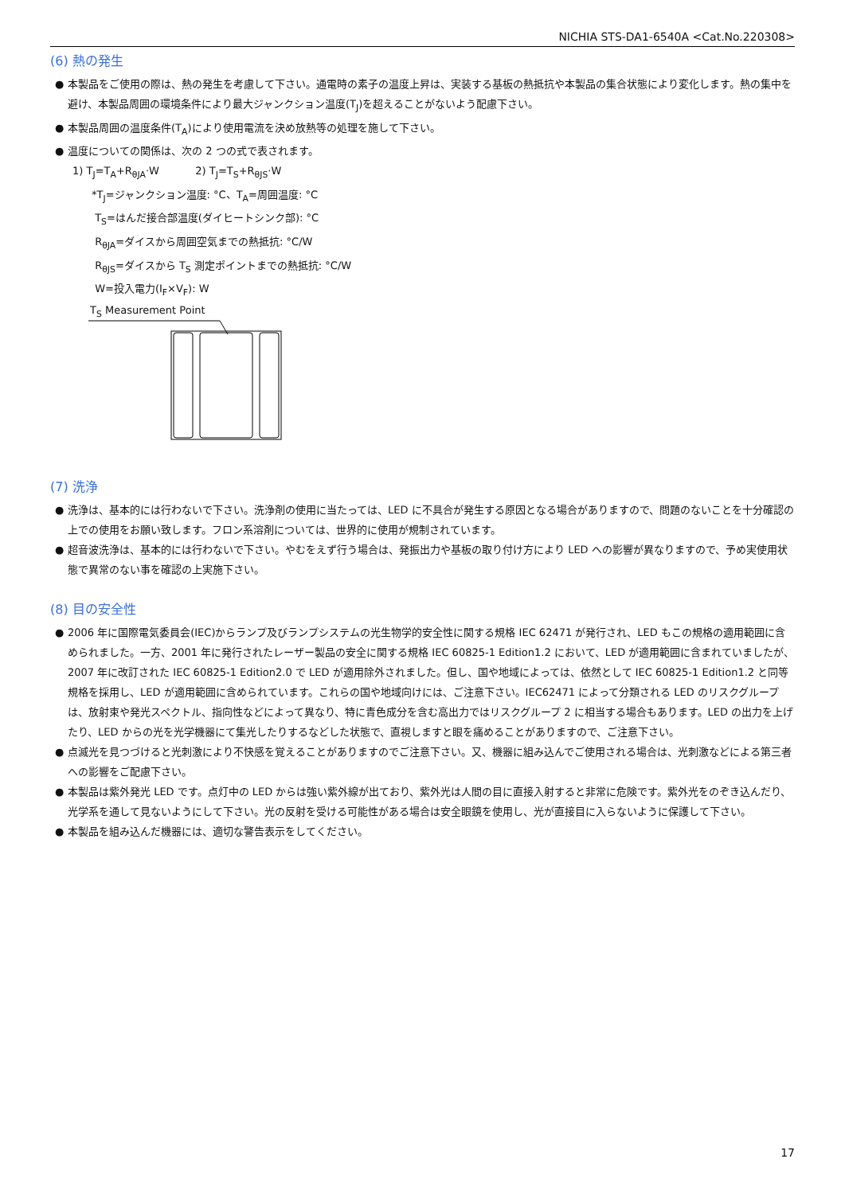NICHIA STS-DA1-6540A <Cat.No.220308>
(6) 熱の発生
● 本製品をご使用の際は、熱の発生を考慮して下さい。通電時の素子の温度上昇は、実装する基板の熱抵抗や本製品の集合状態により変化します。熱の集中を避け、本製品周囲の環境条件により最大ジャンクション温度(T<sub>J</sub>)を超えることがないよう配慮下さい。
● 本製品周囲の温度条件(T<sub>A</sub>)により使用電流を決め放熱等の処理を施して下さい。
● 温度についての関係は、次の 2 つの式で表されます。
1) T<sub>J</sub>=T<sub>A</sub>+R<sub>θJA</sub>·W 2) T<sub>J</sub>=T<sub>S</sub>+R<sub>θJS</sub>·W
*T<sub>J</sub>=ジャンクション温度: °C、T<sub>A</sub>=周囲温度: °C
T<sub>S</sub>=はんだ接合部温度(ダイヒートシンク部): °C
R<sub>θJA</sub>=ダイスから周囲空気までの熱抵抗: °C/W
R<sub>θJS</sub>=ダイスから T<sub>S</sub> 測定ポイントまでの熱抵抗: °C/W
W=投入電力(I<sub>F</sub>×V<sub>F</sub>): W
T<sub>S</sub> Measurement Point
(7) 洗浄
● 洗浄は、基本的には行わないで下さい。洗浄剤の使用に当たっては、LED に不具合が発生する原因となる場合がありますので、問題のないことを十分確認の上での使用をお願い致します。フロン系溶剤については、世界的に使用が規制されています。
● 超音波洗浄は、基本的には行わないで下さい。やむをえず行う場合は、発振出力や基板の取り付け方により LED への影響が異なりますので、予め実使用状態で異常のない事を確認の上実施下さい。
(8) 目の安全性
● 2006 年に国際電気委員会(IEC)からランプ及びランプシステムの光生物学的安全性に関する規格 IEC 62471 が発行され、LED もこの規格の適用範囲に含められました。一方、2001 年に発行されたレーザー製品の安全に関する規格 IEC 60825-1 Edition1.2 において、LED が適用範囲に含まれていましたが、2007 年に改訂された IEC 60825-1 Edition2.0 で LED が適用除外されました。但し、国や地域によっては、依然として IEC 60825-1 Edition1.2 と同等規格を採用し、LED が適用範囲に含められています。これらの国や地域向けには、ご注意下さい。IEC62471 によって分類される LED のリスクグループは、放射束や発光スペクトル、指向性などによって異なり、特に青色成分を含む高出力ではリスクグループ 2 に相当する場合もあります。LED の出力を上げたり、LED からの光を光学機器にて集光したりするなどした状態で、直視しますと眼を痛めることがありますので、ご注意下さい。
● 点滅光を見つづけると光刺激により不快感を覚えることがありますのでご注意下さい。又、機器に組み込んでご使用される場合は、光刺激などによる第三者への影響をご配慮下さい。
● 本製品は紫外発光 LED です。点灯中の LED からは強い紫外線が出ており、紫外光は人間の目に直接入射すると非常に危険です。紫外光をのぞき込んだり、光学系を通して見ないようにして下さい。光の反射を受ける可能性がある場合は安全眼鏡を使用し、光が直接目に入らないように保護して下さい。
● 本製品を組み込んだ機器には、適切な警告表示をしてください。
17